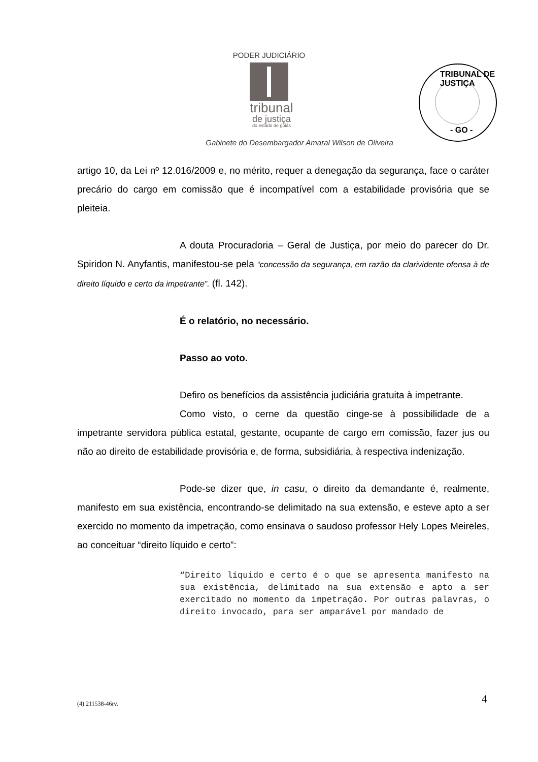PODER JUDICIÁRIO
tribunal
de justiça
do estado de goiás
TRIBUNAL DE JUSTIÇA
- GO -
Gabinete do Desembargador Amaral Wilson de Oliveira
artigo 10, da Lei nº 12.016/2009 e, no mérito, requer a denegação da segurança, face o caráter precário do cargo em comissão que é incompatível com a estabilidade provisória que se pleiteia.
A douta Procuradoria – Geral de Justiça, por meio do parecer do Dr. Spiridon N. Anyfantis, manifestou-se pela “concessão da segurança, em razão da clarividente ofensa à de direito líquido e certo da impetrante”. (fl. 142).
É o relatório, no necessário.
Passo ao voto.
Defiro os benefícios da assistência judiciária gratuita à impetrante.
Como visto, o cerne da questão cinge-se à possibilidade de a impetrante servidora pública estatal, gestante, ocupante de cargo em comissão, fazer jus ou não ao direito de estabilidade provisória e, de forma, subsidiária, à respectiva indenização.
Pode-se dizer que, in casu, o direito da demandante é, realmente, manifesto em sua existência, encontrando-se delimitado na sua extensão, e esteve apto a ser exercido no momento da impetração, como ensinava o saudoso professor Hely Lopes Meireles, ao conceituar “direito líquido e certo”:
“Direito líquido e certo é o que se apresenta manifesto na sua existência, delimitado na sua extensão e apto a ser exercitado no momento da impetração. Por outras palavras, o direito invocado, para ser amparável por mandado de
(4) 211538-46rv. 4